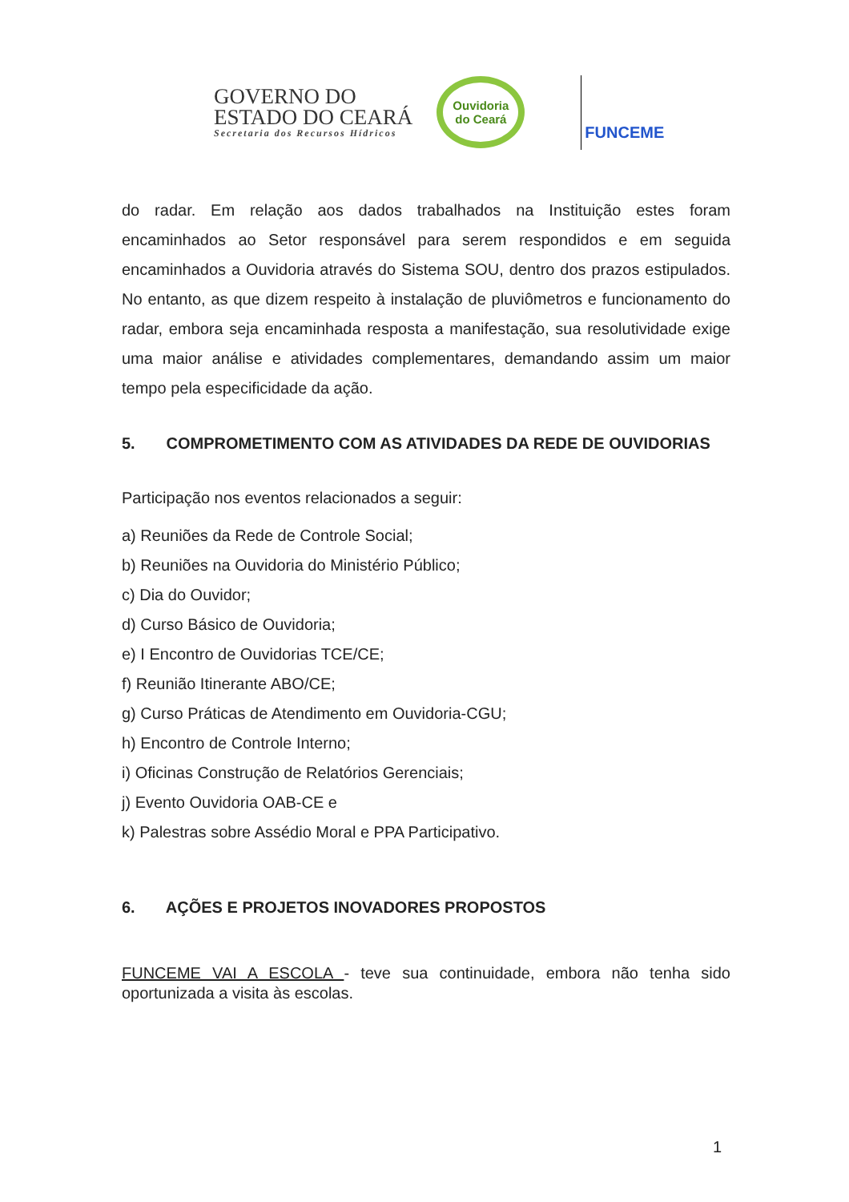GOVERNO DO
ESTADO DO CEARÁ
Secretaria dos Recursos Hídricos
Ouvidoria
do Ceará
FUNCEME
do radar. Em relação aos dados trabalhados na Instituição estes foram encaminhados ao Setor responsável para serem respondidos e em seguida encaminhados a Ouvidoria através do Sistema SOU, dentro dos prazos estipulados. No entanto, as que dizem respeito à instalação de pluviômetros e funcionamento do radar, embora seja encaminhada resposta a manifestação, sua resolutividade exige uma maior análise e atividades complementares, demandando assim um maior tempo pela especificidade da ação.
5. COMPROMETIMENTO COM AS ATIVIDADES DA REDE DE OUVIDORIAS
Participação nos eventos relacionados a seguir:
a) Reuniões da Rede de Controle Social;
b) Reuniões na Ouvidoria do Ministério Público;
c) Dia do Ouvidor;
d) Curso Básico de Ouvidoria;
e) I Encontro de Ouvidorias TCE/CE;
f) Reunião Itinerante ABO/CE;
g) Curso Práticas de Atendimento em Ouvidoria-CGU;
h) Encontro de Controle Interno;
i) Oficinas Construção de Relatórios Gerenciais;
j) Evento Ouvidoria OAB-CE e
k) Palestras sobre Assédio Moral e PPA Participativo.
6. AÇÕES E PROJETOS INOVADORES PROPOSTOS
FUNCEME VAI A ESCOLA - teve sua continuidade, embora não tenha sido oportunizada a visita às escolas.
1